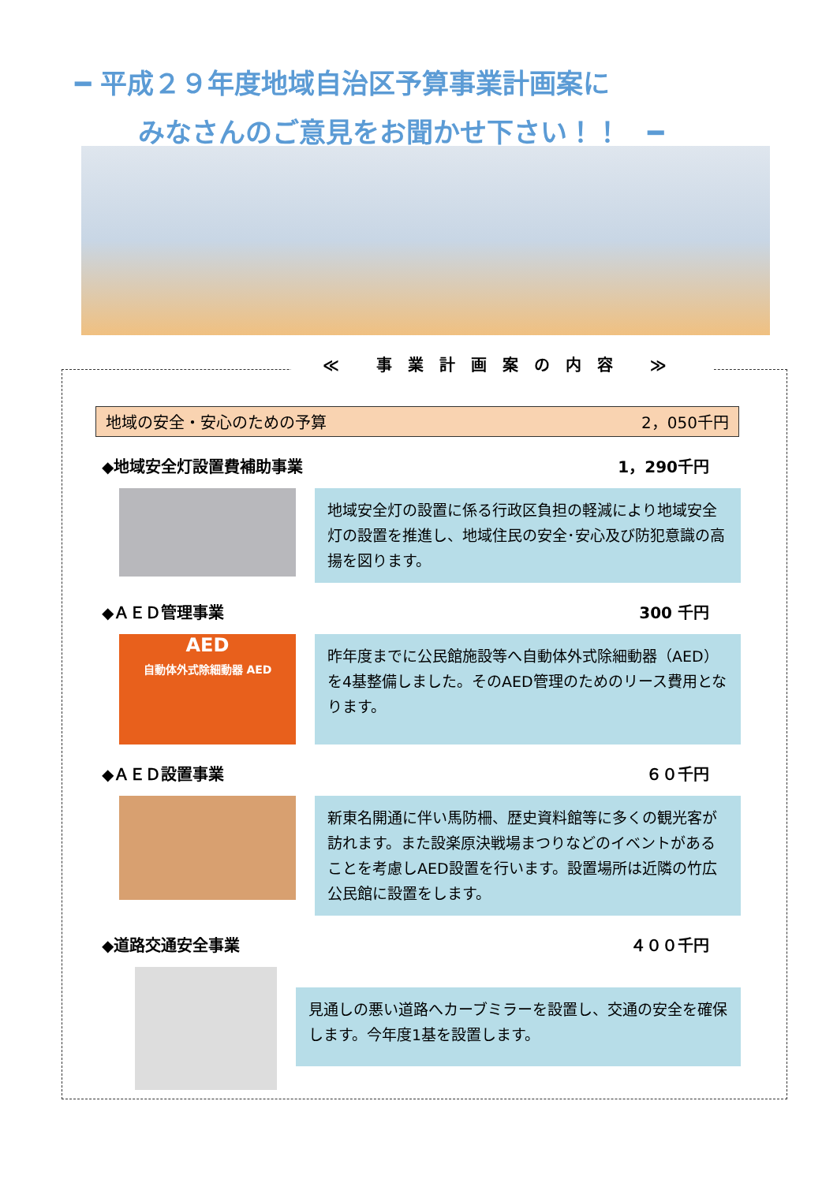━ 平成２９年度地域自治区予算事業計画案に
みなさんのご意見をお聞かせ下さい！！　━
≪ 事業計画案の内容 ≫
地域の安全・安心のための予算 2，050千円
◆地域安全灯設置費補助事業 1，290千円
地域安全灯の設置に係る行政区負担の軽減により地域安全灯の設置を推進し、地域住民の安全･安心及び防犯意識の高揚を図ります。
◆ＡＥＤ管理事業 300 千円
AED
自動体外式除細動器 AED
昨年度までに公民館施設等へ自動体外式除細動器（AED）を4基整備しました。そのAED管理のためのリース費用となります。
◆ＡＥＤ設置事業 ６０千円
新東名開通に伴い馬防柵、歴史資料館等に多くの観光客が訪れます。また設楽原決戦場まつりなどのイベントがあることを考慮しAED設置を行います。設置場所は近隣の竹広公民館に設置をします。
◆道路交通安全事業 ４００千円
見通しの悪い道路へカーブミラーを設置し、交通の安全を確保します。今年度1基を設置します。